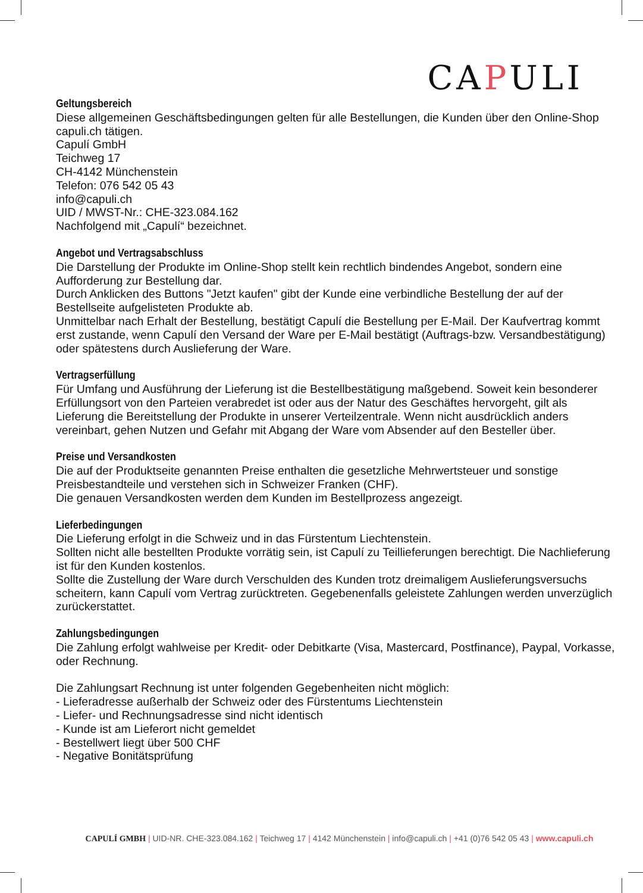CAPULI
Geltungsbereich
Diese allgemeinen Geschäftsbedingungen gelten für alle Bestellungen, die Kunden über den Online-Shop capuli.ch tätigen.
Capulí GmbH
Teichweg 17
CH-4142 Münchenstein
Telefon: 076 542 05 43
info@capuli.ch
UID / MWST-Nr.: CHE-323.084.162
Nachfolgend mit „Capulí“ bezeichnet.
Angebot und Vertragsabschluss
Die Darstellung der Produkte im Online-Shop stellt kein rechtlich bindendes Angebot, sondern eine Aufforderung zur Bestellung dar.
Durch Anklicken des Buttons "Jetzt kaufen" gibt der Kunde eine verbindliche Bestellung der auf der Bestellseite aufgelisteten Produkte ab.
Unmittelbar nach Erhalt der Bestellung, bestätigt Capulí die Bestellung per E-Mail. Der Kaufvertrag kommt erst zustande, wenn Capulí den Versand der Ware per E-Mail bestätigt (Auftrags-bzw. Versandbestätigung) oder spätestens durch Auslieferung der Ware.
Vertragserfüllung
Für Umfang und Ausführung der Lieferung ist die Bestellbestätigung maßgebend. Soweit kein besonderer Erfüllungsort von den Parteien verabredet ist oder aus der Natur des Geschäftes hervorgeht, gilt als Lieferung die Bereitstellung der Produkte in unserer Verteilzentrale. Wenn nicht ausdrücklich anders vereinbart, gehen Nutzen und Gefahr mit Abgang der Ware vom Absender auf den Besteller über.
Preise und Versandkosten
Die auf der Produktseite genannten Preise enthalten die gesetzliche Mehrwertsteuer und sonstige Preisbestandteile und verstehen sich in Schweizer Franken (CHF).
Die genauen Versandkosten werden dem Kunden im Bestellprozess angezeigt.
Lieferbedingungen
Die Lieferung erfolgt in die Schweiz und in das Fürstentum Liechtenstein.
Sollten nicht alle bestellten Produkte vorrätig sein, ist Capulí zu Teillieferungen berechtigt. Die Nachlieferung ist für den Kunden kostenlos.
Sollte die Zustellung der Ware durch Verschulden des Kunden trotz dreimaligem Auslieferungsversuchs scheitern, kann Capulí vom Vertrag zurücktreten. Gegebenenfalls geleistete Zahlungen werden unverzüglich zurückerstattet.
Zahlungsbedingungen
Die Zahlung erfolgt wahlweise per Kredit- oder Debitkarte (Visa, Mastercard, Postfinance), Paypal, Vorkasse, oder Rechnung.
Die Zahlungsart Rechnung ist unter folgenden Gegebenheiten nicht möglich:
- Lieferadresse außerhalb der Schweiz oder des Fürstentums Liechtenstein
- Liefer- und Rechnungsadresse sind nicht identisch
- Kunde ist am Lieferort nicht gemeldet
- Bestellwert liegt über 500 CHF
- Negative Bonitätsprüfung
CAPULÍ GMBH | UID-NR. CHE-323.084.162 | Teichweg 17 | 4142 Münchenstein | info@capuli.ch | +41 (0)76 542 05 43 | www.capuli.ch